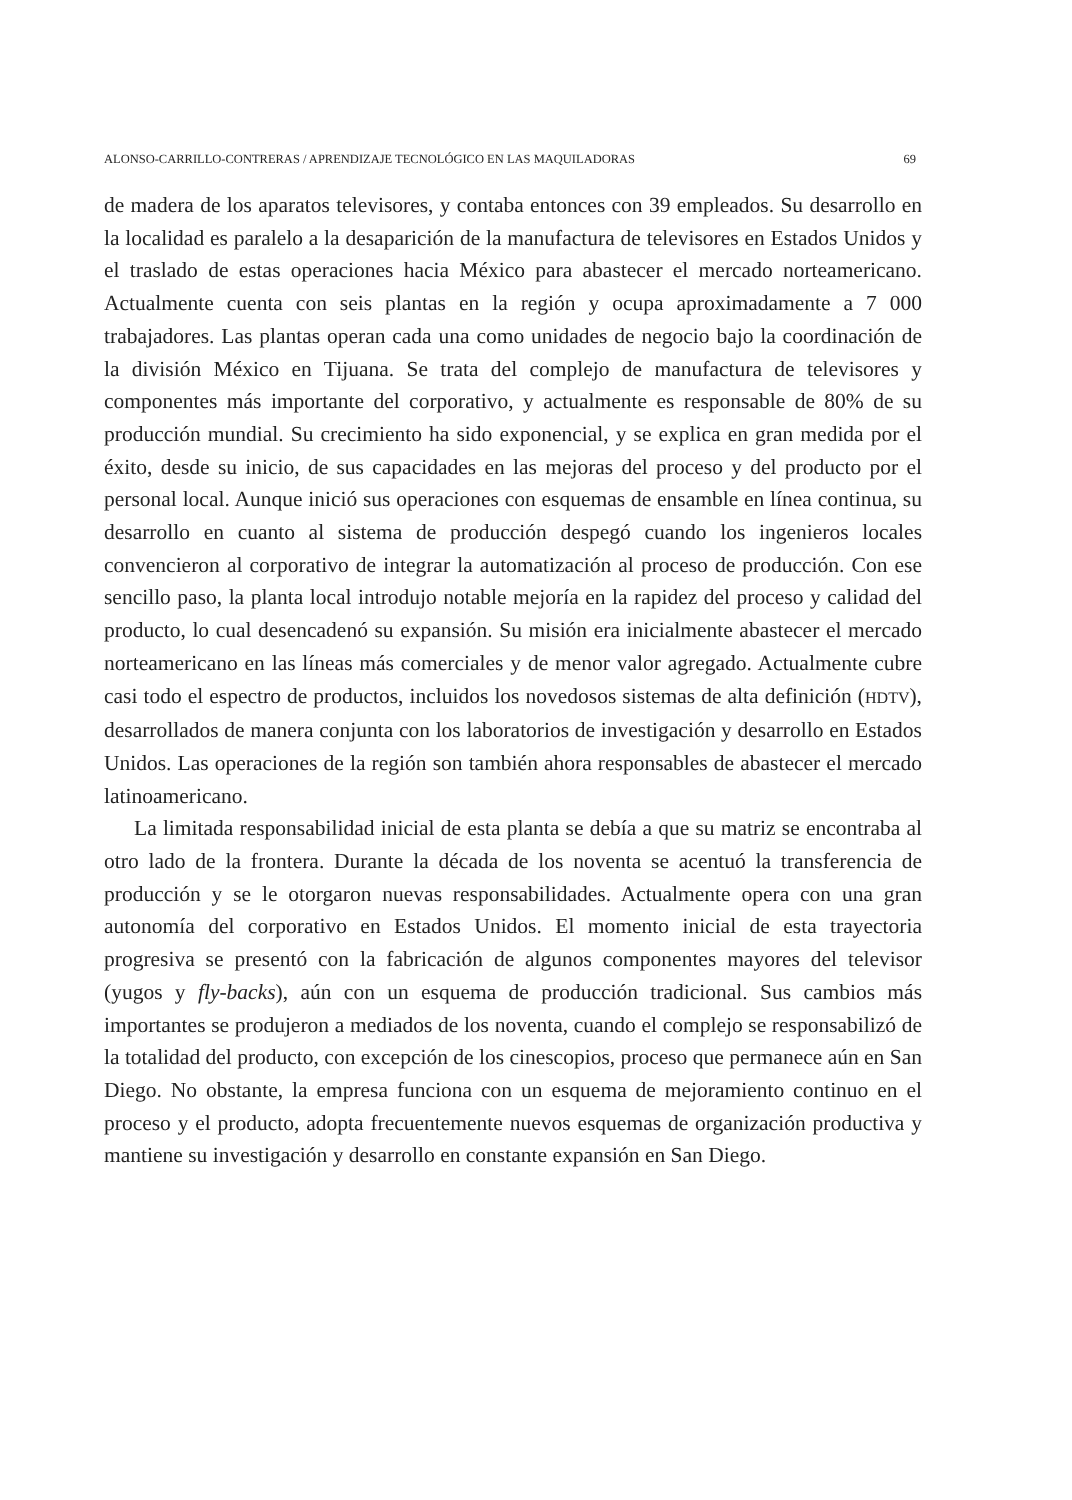ALONSO-CARRILLO-CONTRERAS / APRENDIZAJE TECNOLÓGICO EN LAS MAQUILADORAS 69
de madera de los aparatos televisores, y contaba entonces con 39 empleados. Su desarrollo en la localidad es paralelo a la desaparición de la manufactura de televisores en Estados Unidos y el traslado de estas operaciones hacia México para abastecer el mercado norteamericano. Actualmente cuenta con seis plantas en la región y ocupa aproximadamente a 7 000 trabajadores. Las plantas operan cada una como unidades de negocio bajo la coordinación de la división México en Tijuana. Se trata del complejo de manufactura de televisores y componentes más importante del corporativo, y actualmente es responsable de 80% de su producción mundial. Su crecimiento ha sido exponencial, y se explica en gran medida por el éxito, desde su inicio, de sus capacidades en las mejoras del proceso y del producto por el personal local. Aunque inició sus operaciones con esquemas de ensamble en línea continua, su desarrollo en cuanto al sistema de producción despegó cuando los ingenieros locales convencieron al corporativo de integrar la automatización al proceso de producción. Con ese sencillo paso, la planta local introdujo notable mejoría en la rapidez del proceso y calidad del producto, lo cual desencadenó su expansión. Su misión era inicialmente abastecer el mercado norteamericano en las líneas más comerciales y de menor valor agregado. Actualmente cubre casi todo el espectro de productos, incluidos los novedosos sistemas de alta definición (HDTV), desarrollados de manera conjunta con los laboratorios de investigación y desarrollo en Estados Unidos. Las operaciones de la región son también ahora responsables de abastecer el mercado latinoamericano.
La limitada responsabilidad inicial de esta planta se debía a que su matriz se encontraba al otro lado de la frontera. Durante la década de los noventa se acentuó la transferencia de producción y se le otorgaron nuevas responsabilidades. Actualmente opera con una gran autonomía del corporativo en Estados Unidos. El momento inicial de esta trayectoria progresiva se presentó con la fabricación de algunos componentes mayores del televisor (yugos y fly-backs), aún con un esquema de producción tradicional. Sus cambios más importantes se produjeron a mediados de los noventa, cuando el complejo se responsabilizó de la totalidad del producto, con excepción de los cinescopios, proceso que permanece aún en San Diego. No obstante, la empresa funciona con un esquema de mejoramiento continuo en el proceso y el producto, adopta frecuentemente nuevos esquemas de organización productiva y mantiene su investigación y desarrollo en constante expansión en San Diego.